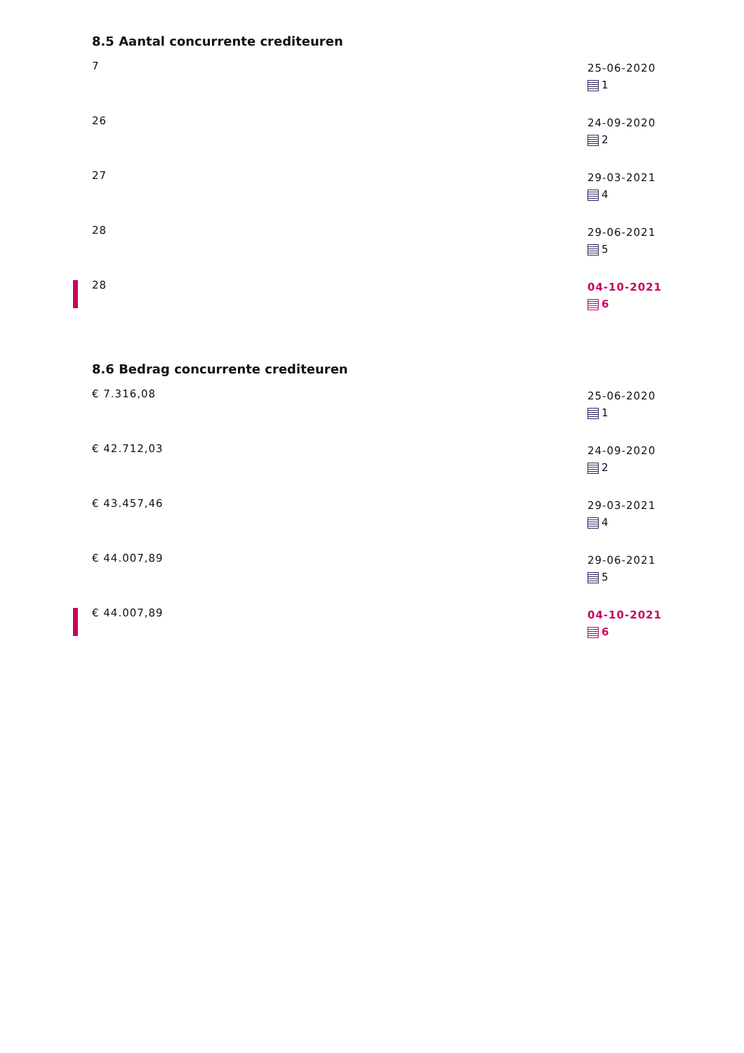8.5 Aantal concurrente crediteuren
7
25-06-2020
1
26
24-09-2020
2
27
29-03-2021
4
28
29-06-2021
5
28
04-10-2021
6
8.6 Bedrag concurrente crediteuren
€ 7.316,08
25-06-2020
1
€ 42.712,03
24-09-2020
2
€ 43.457,46
29-03-2021
4
€ 44.007,89
29-06-2021
5
€ 44.007,89
04-10-2021
6